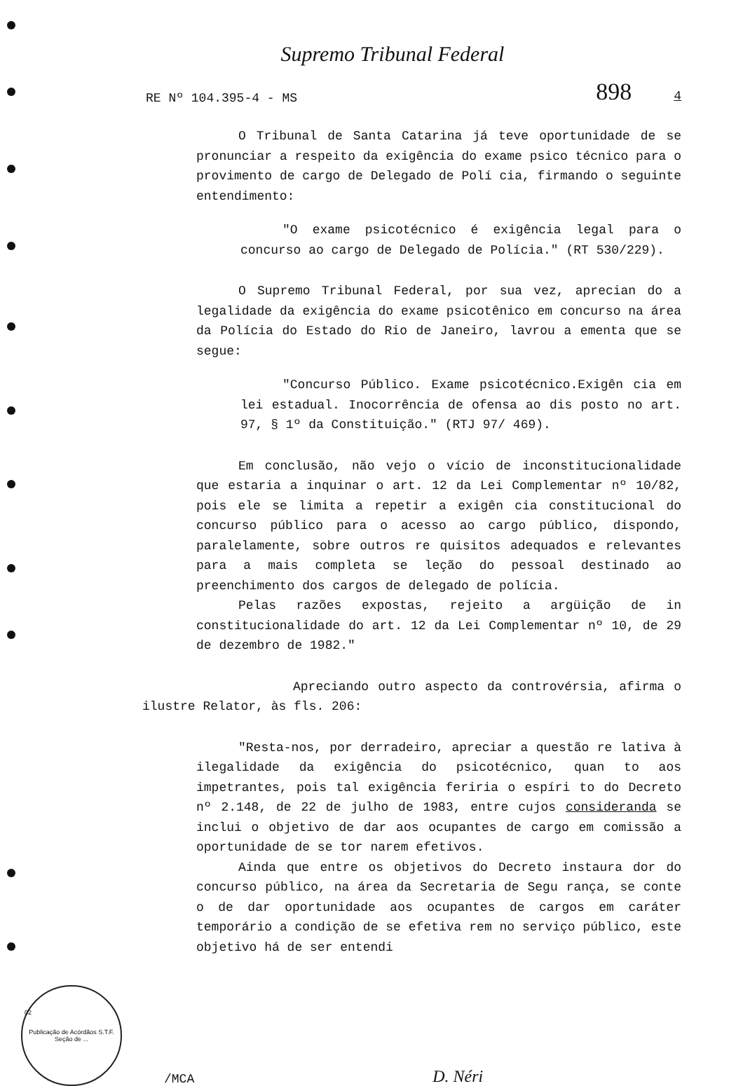Supremo Tribunal Federal
RE Nº 104.395-4 - MS 898 4
O Tribunal de Santa Catarina já teve oportunidade de se pronunciar a respeito da exigência do exame psico técnico para o provimento de cargo de Delegado de Polí cia, firmando o seguinte entendimento:
"O exame psicotécnico é exigência legal para o concurso ao cargo de Delegado de Polícia." (RT 530/229).
O Supremo Tribunal Federal, por sua vez, aprecian do a legalidade da exigência do exame psicotênico em concurso na área da Polícia do Estado do Rio de Janeiro, lavrou a ementa que se segue:
"Concurso Público. Exame psicotécnico.Exigên cia em lei estadual. Inocorrência de ofensa ao dis posto no art. 97, § 1º da Constituição." (RTJ 97/ 469).
Em conclusão, não vejo o vício de inconstitucionalidade que estaria a inquinar o art. 12 da Lei Complementar nº 10/82, pois ele se limita a repetir a exigên cia constitucional do concurso público para o acesso ao cargo público, dispondo, paralelamente, sobre outros re quisitos adequados e relevantes para a mais completa se leção do pessoal destinado ao preenchimento dos cargos de delegado de polícia.
Pelas razões expostas, rejeito a argüição de in constitucionalidade do art. 12 da Lei Complementar nº 10, de 29 de dezembro de 1982."
Apreciando outro aspecto da controvérsia, afirma o ilustre Relator, às fls. 206:
"Resta-nos, por derradeiro, apreciar a questão re lativa à ilegalidade da exigência do psicotécnico, quan to aos impetrantes, pois tal exigência feriria o espíri to do Decreto nº 2.148, de 22 de julho de 1983, entre cujos consideranda se inclui o objetivo de dar aos ocupantes de cargo em comissão a oportunidade de se tor narem efetivos.
Ainda que entre os objetivos do Decreto instaura dor do concurso público, na área da Secretaria de Segu rança, se conte o de dar oportunidade aos ocupantes de cargos em caráter temporário a condição de se efetiva rem no serviço público, este objetivo há de ser entendi
Publicação de Acórdãos S.T.F. Seção de ...
/MCA D. Néri
02